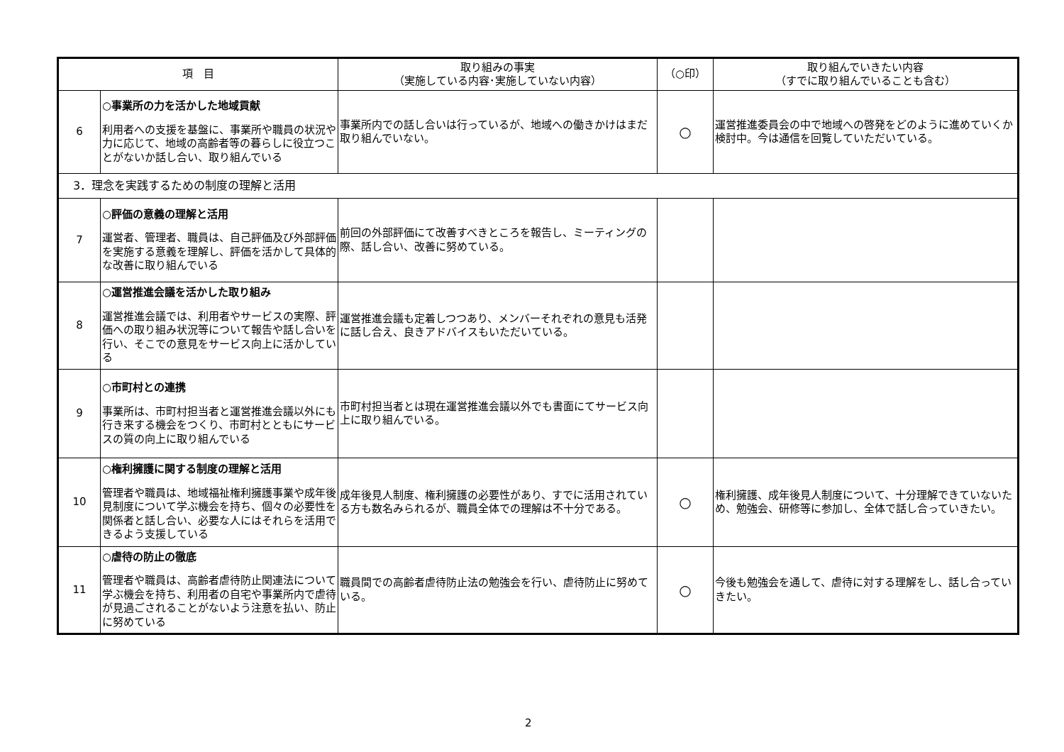| 項 目 | | 取り組みの事実 （実施している内容･実施していない内容） | （○印） | 取り組んでいきたい内容 （すでに取り組んでいることも含む） |
| --- | --- | --- | --- | --- |
| 6 | ○事業所の力を活かした地域貢献 利用者への支援を基盤に、事業所や職員の状況や力に応じて、地域の高齢者等の暮らしに役立つことがないか話し合い、取り組んでいる | 事業所内での話し合いは行っているが、地域への働きかけはまだ取り組んでいない。 | ○ | 運営推進委員会の中で地域への啓発をどのように進めていくか検討中。今は通信を回覧していただいている。 |
| 3．理念を実践するための制度の理解と活用 | | | | |
| 7 | ○評価の意義の理解と活用 運営者、管理者、職員は、自己評価及び外部評価を実施する意義を理解し、評価を活かして具体的な改善に取り組んでいる | 前回の外部評価にて改善すべきところを報告し、ミーティングの際、話し合い、改善に努めている。 | | |
| 8 | ○運営推進会議を活かした取り組み 運営推進会議では、利用者やサービスの実際、評価への取り組み状況等について報告や話し合いを行い、そこでの意見をサービス向上に活かしている | 運営推進会議も定着しつつあり、メンバーそれぞれの意見も活発に話し合え、良きアドバイスもいただいている。 | | |
| 9 | ○市町村との連携 事業所は、市町村担当者と運営推進会議以外にも行き来する機会をつくり、市町村とともにサービスの質の向上に取り組んでいる | 市町村担当者とは現在運営推進会議以外でも書面にてサービス向上に取り組んでいる。 | | |
| 10 | ○権利擁護に関する制度の理解と活用 管理者や職員は、地域福祉権利擁護事業や成年後見制度について学ぶ機会を持ち、個々の必要性を関係者と話し合い、必要な人にはそれらを活用できるよう支援している | 成年後見人制度、権利擁護の必要性があり、すでに活用されている方も数名みられるが、職員全体での理解は不十分である。 | ○ | 権利擁護、成年後見人制度について、十分理解できていないため、勉強会、研修等に参加し、全体で話し合っていきたい。 |
| 11 | ○虐待の防止の徹底 管理者や職員は、高齢者虐待防止関連法について学ぶ機会を持ち、利用者の自宅や事業所内で虐待が見過ごされることがないよう注意を払い、防止に努めている | 職員間での高齢者虐待防止法の勉強会を行い、虐待防止に努めている。 | ○ | 今後も勉強会を通して、虐待に対する理解をし、話し合っていきたい。 |
2